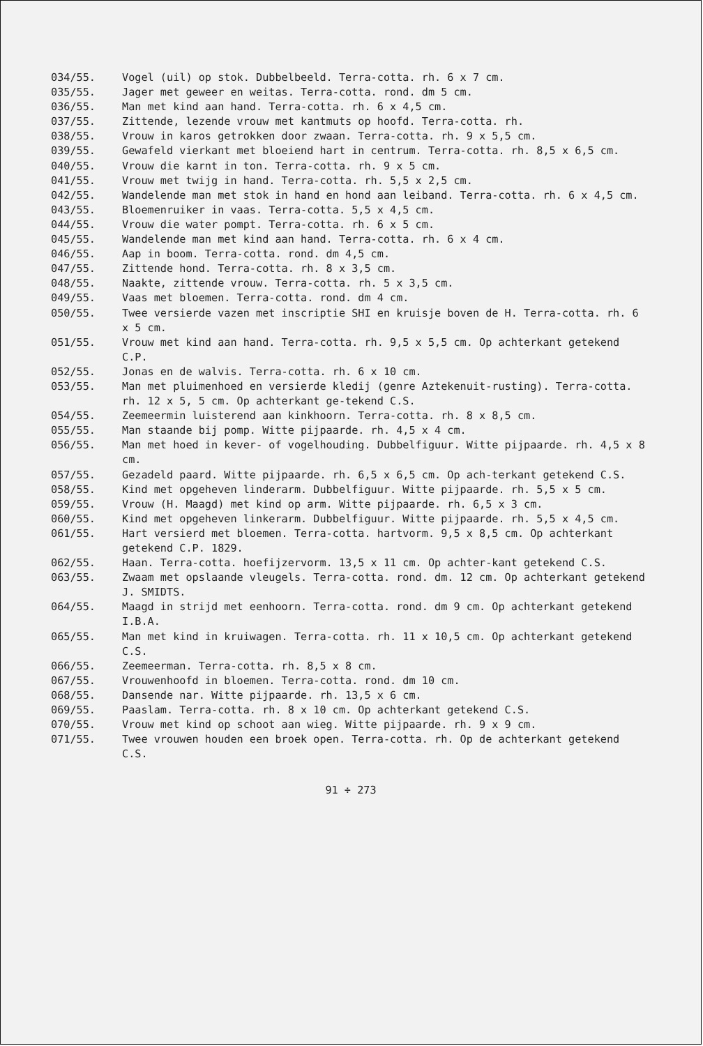034/55. Vogel (uil) op stok. Dubbelbeeld. Terra-cotta. rh. 6 x 7 cm.
035/55. Jager met geweer en weitas. Terra-cotta. rond. dm 5 cm.
036/55. Man met kind aan hand. Terra-cotta. rh. 6 x 4,5 cm.
037/55. Zittende, lezende vrouw met kantmuts op hoofd. Terra-cotta. rh.
038/55. Vrouw in karos getrokken door zwaan. Terra-cotta. rh. 9 x 5,5 cm.
039/55. Gewafeld vierkant met bloeiend hart in centrum. Terra-cotta. rh. 8,5 x 6,5 cm.
040/55. Vrouw die karnt in ton. Terra-cotta. rh. 9 x 5 cm.
041/55. Vrouw met twijg in hand. Terra-cotta. rh. 5,5 x 2,5 cm.
042/55. Wandelende man met stok in hand en hond aan leiband. Terra-cotta. rh. 6 x 4,5 cm.
043/55. Bloemenruiker in vaas. Terra-cotta. 5,5 x 4,5 cm.
044/55. Vrouw die water pompt. Terra-cotta. rh. 6 x 5 cm.
045/55. Wandelende man met kind aan hand. Terra-cotta. rh. 6 x 4 cm.
046/55. Aap in boom. Terra-cotta. rond. dm 4,5 cm.
047/55. Zittende hond. Terra-cotta. rh. 8 x 3,5 cm.
048/55. Naakte, zittende vrouw. Terra-cotta. rh. 5 x 3,5 cm.
049/55. Vaas met bloemen. Terra-cotta. rond. dm 4 cm.
050/55. Twee versierde vazen met inscriptie SHI en kruisje boven de H. Terra-cotta. rh. 6 x 5 cm.
051/55. Vrouw met kind aan hand. Terra-cotta. rh. 9,5 x 5,5 cm. Op achterkant getekend C.P.
052/55. Jonas en de walvis. Terra-cotta. rh. 6 x 10 cm.
053/55. Man met pluimenhoed en versierde kledij (genre Aztekenuit-rusting). Terra-cotta. rh. 12 x 5, 5 cm. Op achterkant ge-tekend C.S.
054/55. Zeemeermin luisterend aan kinkhoorn. Terra-cotta. rh. 8 x 8,5 cm.
055/55. Man staande bij pomp. Witte pijpaarde. rh. 4,5 x 4 cm.
056/55. Man met hoed in kever- of vogelhouding. Dubbelfiguur. Witte pijpaarde. rh. 4,5 x 8 cm.
057/55. Gezadeld paard. Witte pijpaarde. rh. 6,5 x 6,5 cm. Op ach-terkant getekend C.S.
058/55. Kind met opgeheven linderarm. Dubbelfiguur. Witte pijpaarde. rh. 5,5 x 5 cm.
059/55. Vrouw (H. Maagd) met kind op arm. Witte pijpaarde. rh. 6,5 x 3 cm.
060/55. Kind met opgeheven linkerarm. Dubbelfiguur. Witte pijpaarde. rh. 5,5 x 4,5 cm.
061/55. Hart versierd met bloemen. Terra-cotta. hartvorm. 9,5 x 8,5 cm. Op achterkant getekend C.P. 1829.
062/55. Haan. Terra-cotta. hoefijzervorm. 13,5 x 11 cm. Op achter-kant getekend C.S.
063/55. Zwaam met opslaande vleugels. Terra-cotta. rond. dm. 12 cm. Op achterkant getekend J. SMIDTS.
064/55. Maagd in strijd met eenhoorn. Terra-cotta. rond. dm 9 cm. Op achterkant getekend I.B.A.
065/55. Man met kind in kruiwagen. Terra-cotta. rh. 11 x 10,5 cm. Op achterkant getekend C.S.
066/55. Zeemeerman. Terra-cotta. rh. 8,5 x 8 cm.
067/55. Vrouwenhoofd in bloemen. Terra-cotta. rond. dm 10 cm.
068/55. Dansende nar. Witte pijpaarde. rh. 13,5 x 6 cm.
069/55. Paaslam. Terra-cotta. rh. 8 x 10 cm. Op achterkant getekend C.S.
070/55. Vrouw met kind op schoot aan wieg. Witte pijpaarde. rh. 9 x 9 cm.
071/55. Twee vrouwen houden een broek open. Terra-cotta. rh. Op de achterkant getekend C.S.
91 ÷ 273